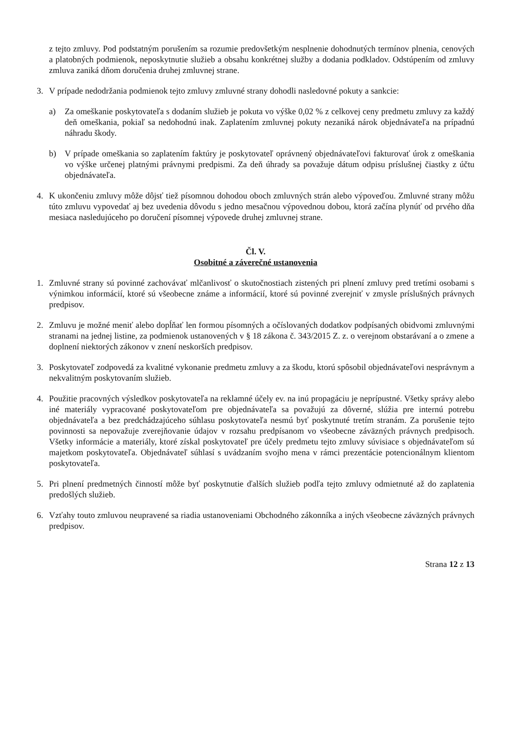z tejto zmluvy. Pod podstatným porušením sa rozumie predovšetkým nesplnenie dohodnutých termínov plnenia, cenových a platobných podmienok, neposkytnutie služieb a obsahu konkrétnej služby a dodania podkladov. Odstúpením od zmluvy zmluva zaniká dňom doručenia druhej zmluvnej strane.
3. V prípade nedodržania podmienok tejto zmluvy zmluvné strany dohodli nasledovné pokuty a sankcie:
a) Za omeškanie poskytovateľa s dodaním služieb je pokuta vo výške 0,02 % z celkovej ceny predmetu zmluvy za každý deň omeškania, pokiaľ sa nedohodnú inak. Zaplatením zmluvnej pokuty nezaniká nárok objednávateľa na prípadnú náhradu škody.
b) V prípade omeškania so zaplatením faktúry je poskytovateľ oprávnený objednávateľovi fakturovať úrok z omeškania vo výške určenej platnými právnymi predpismi. Za deň úhrady sa považuje dátum odpisu príslušnej čiastky z účtu objednávateľa.
4. K ukončeniu zmluvy môže dôjsť tiež písomnou dohodou oboch zmluvných strán alebo výpoveďou. Zmluvné strany môžu túto zmluvu vypovedať aj bez uvedenia dôvodu s jedno mesačnou výpovednou dobou, ktorá začína plynúť od prvého dňa mesiaca nasledujúceho po doručení písomnej výpovede druhej zmluvnej strane.
Čl. V.
Osobitné a záverečné ustanovenia
1. Zmluvné strany sú povinné zachovávať mlčanlivosť o skutočnostiach zistených pri plnení zmluvy pred tretími osobami s výnimkou informácií, ktoré sú všeobecne známe a informácií, ktoré sú povinné zverejniť v zmysle príslušných právnych predpisov.
2. Zmluvu je možné meniť alebo dopĺňať len formou písomných a očíslovaných dodatkov podpísaných obidvomi zmluvnými stranami na jednej listine, za podmienok ustanovených v § 18 zákona č. 343/2015 Z. z. o verejnom obstarávaní a o zmene a doplnení niektorých zákonov v znení neskorších predpisov.
3. Poskytovateľ zodpovedá za kvalitné vykonanie predmetu zmluvy a za škodu, ktorú spôsobil objednávateľovi nesprávnym a nekvalitným poskytovaním služieb.
4. Použitie pracovných výsledkov poskytovateľa na reklamné účely ev. na inú propagáciu je neprípustné. Všetky správy alebo iné materiály vypracované poskytovateľom pre objednávateľa sa považujú za dôverné, slúžia pre internú potrebu objednávateľa a bez predchádzajúceho súhlasu poskytovateľa nesmú byť poskytnuté tretím stranám. Za porušenie tejto povinnosti sa nepovažuje zverejňovanie údajov v rozsahu predpísanom vo všeobecne záväzných právnych predpisoch. Všetky informácie a materiály, ktoré získal poskytovateľ pre účely predmetu tejto zmluvy súvisiace s objednávateľom sú majetkom poskytovateľa. Objednávateľ súhlasí s uvádzaním svojho mena v rámci prezentácie potencionálnym klientom poskytovateľa.
5. Pri plnení predmetných činností môže byť poskytnutie ďalších služieb podľa tejto zmluvy odmietnuté až do zaplatenia predošlých služieb.
6. Vzťahy touto zmluvou neupravené sa riadia ustanoveniami Obchodného zákonníka a iných všeobecne záväzných právnych predpisov.
Strana 12 z 13